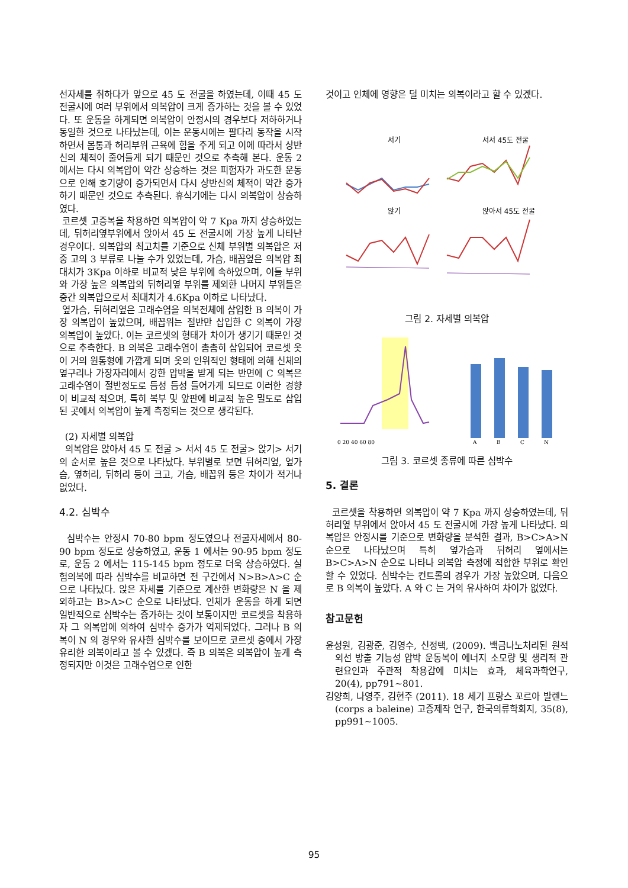선자세를 취하다가 앞으로 45 도 전굴을 하였는데, 이때 45 도 전굴시에 여러 부위에서 의복압이 크게 증가하는 것을 볼 수 있었다. 또 운동을 하게되면 의복압이 안정시의 경우보다 저하하거나 동일한 것으로 나타났는데, 이는 운동시에는 팔다리 동작을 시작하면서 몸통과 허리부위 근육에 힘을 주게 되고 이에 따라서 상반신의 체적이 줄어들게 되기 때문인 것으로 추측해 본다. 운동 2 에서는 다시 의복압이 약간 상승하는 것은 피험자가 과도한 운동으로 인해 호기량이 증가되면서 다시 상반신의 체적이 약간 증가하기 때문인 것으로 추측된다. 휴식기에는 다시 의복압이 상승하였다.
코르셋 고증복을 착용하면 의복압이 약 7 Kpa 까지 상승하였는데, 뒤허리옆부위에서 앉아서 45 도 전굴시에 가장 높게 나타난 경우이다. 의복압의 최고치를 기준으로 신체 부위별 의복압은 저 중 고의 3 부류로 나눌 수가 있었는데, 가슴, 배꼽옆은 의복압 최대치가 3Kpa 이하로 비교적 낮은 부위에 속하였으며, 이들 부위와 가장 높은 의복압의 뒤허리옆 부위를 제외한 나머지 부위들은 중간 의복압으로서 최대치가 4.6Kpa 이하로 나타났다.
옆가슴, 뒤허리옆은 고래수염을 의복전체에 삽입한 B 의복이 가장 의복압이 높았으며, 배꼽위는 절반만 삽입한 C 의복이 가장 의복압이 높았다. 이는 코르셋의 형태가 차이가 생기기 때문인 것으로 추측한다. B 의복은 고래수염이 촘촘히 삽입되어 코르셋 옷이 거의 원통형에 가깝게 되며 옷의 인위적인 형태에 의해 신체의 옆구리나 가장자리에서 강한 압박을 받게 되는 반면에 C 의복은 고래수염이 절반정도로 듬성 듬성 들어가게 되므로 이러한 경향이 비교적 적으며, 특히 복부 및 앞판에 비교적 높은 밀도로 삽입된 곳에서 의복압이 높게 측정되는 것으로 생각된다.
(2) 자세별 의복압
의복압은 앉아서 45 도 전굴 > 서서 45 도 전굴> 앉기> 서기의 순서로 높은 것으로 나타났다. 부위별로 보면 뒤허리옆, 옆가슴, 옆허리, 뒤허리 등이 크고, 가슴, 배꼽위 등은 차이가 적거나 없었다.
4.2. 심박수
심박수는 안정시 70-80 bpm 정도였으나 전굴자세에서 80-90 bpm 정도로 상승하였고, 운동 1 에서는 90-95 bpm 정도로, 운동 2 에서는 115-145 bpm 정도로 더욱 상승하였다. 실험의복에 따라 심박수를 비교하면 전 구간에서 N>B>A>C 순으로 나타났다. 앉은 자세를 기준으로 계산한 변화량은 N 을 제외하고는 B>A>C 순으로 나타났다. 인체가 운동을 하게 되면 일반적으로 심박수는 증가하는 것이 보통이지만 코르셋을 착용하자 그 의복압에 의하여 심박수 증가가 억제되었다. 그러나 B 의복이 N 의 경우와 유사한 심박수를 보이므로 코르셋 중에서 가장 유리한 의복이라고 볼 수 있겠다. 즉 B 의복은 의복압이 높게 측정되지만 이것은 고래수염으로 인한
것이고 인체에 영향은 덜 미치는 의복이라고 할 수 있겠다.
서기
서서 45도 전굴
앉기
앉아서 45도 전굴
그림 2. 자세별 의복압
0 20 40 60 80
A
B
C
N
그림 3. 코르셋 종류에 따른 심박수
5. 결론
코르셋을 착용하면 의복압이 약 7 Kpa 까지 상승하였는데, 뒤허리옆 부위에서 앉아서 45 도 전굴시에 가장 높게 나타났다. 의복압은 안정시를 기준으로 변화량을 분석한 결과, B>C>A>N 순으로 나타났으며 특히 옆가슴과 뒤허리 옆에서는 B>C>A>N 순으로 나타나 의복압 측정에 적합한 부위로 확인할 수 있었다. 심박수는 컨트롤의 경우가 가장 높았으며, 다음으로 B 의복이 높았다. A 와 C 는 거의 유사하여 차이가 없었다.
참고문헌
윤성원, 김광준, 김영수, 신정택, (2009). 백금나노처리된 원적외선 방출 기능성 압박 운동복이 에너지 소모량 및 생리적 관련요인과 주관적 착용감에 미치는 효과, 체육과학연구, 20(4), pp791~801.
김양희, 나영주, 김현주 (2011). 18 세기 프랑스 꼬르아 발렌느(corps a baleine) 고증제작 연구, 한국의류학회지, 35(8), pp991~1005.
95